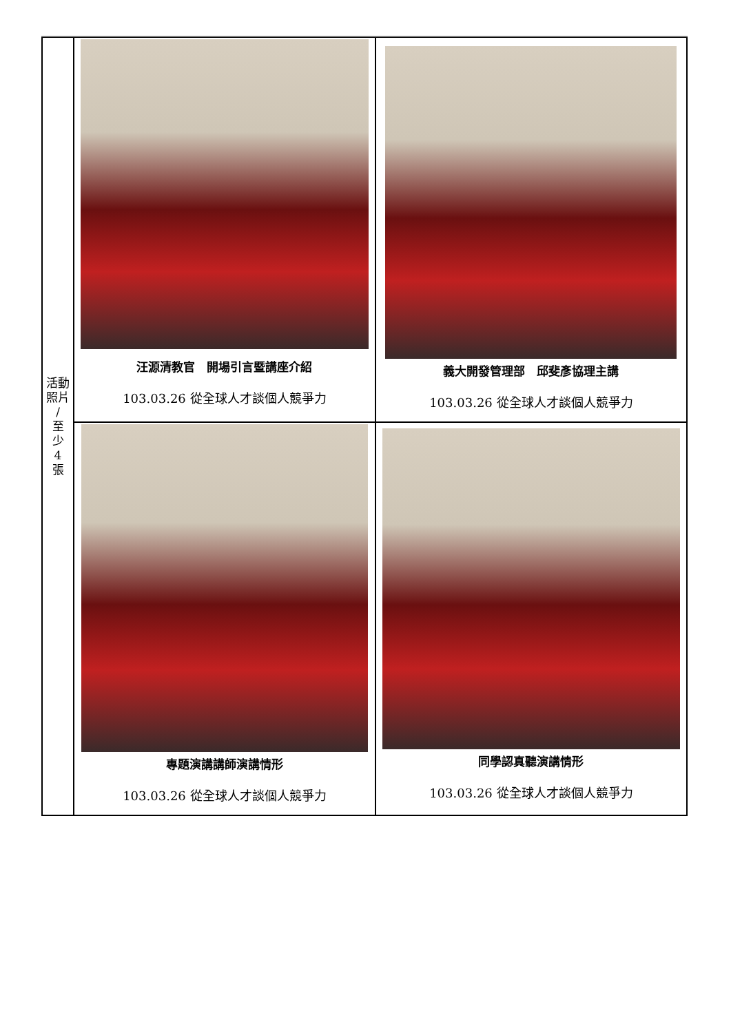| 活動 照片 / 至 少 4 張 | 汪源清教官 開場引言暨講座介紹 103.03.26 從全球人才談個人競爭力 | 義大開發管理部 邱斐彥協理主講 103.03.26 從全球人才談個人競爭力 |
| | 專題演講講師演講情形 103.03.26 從全球人才談個人競爭力 | 同學認真聽演講情形 103.03.26 從全球人才談個人競爭力 |